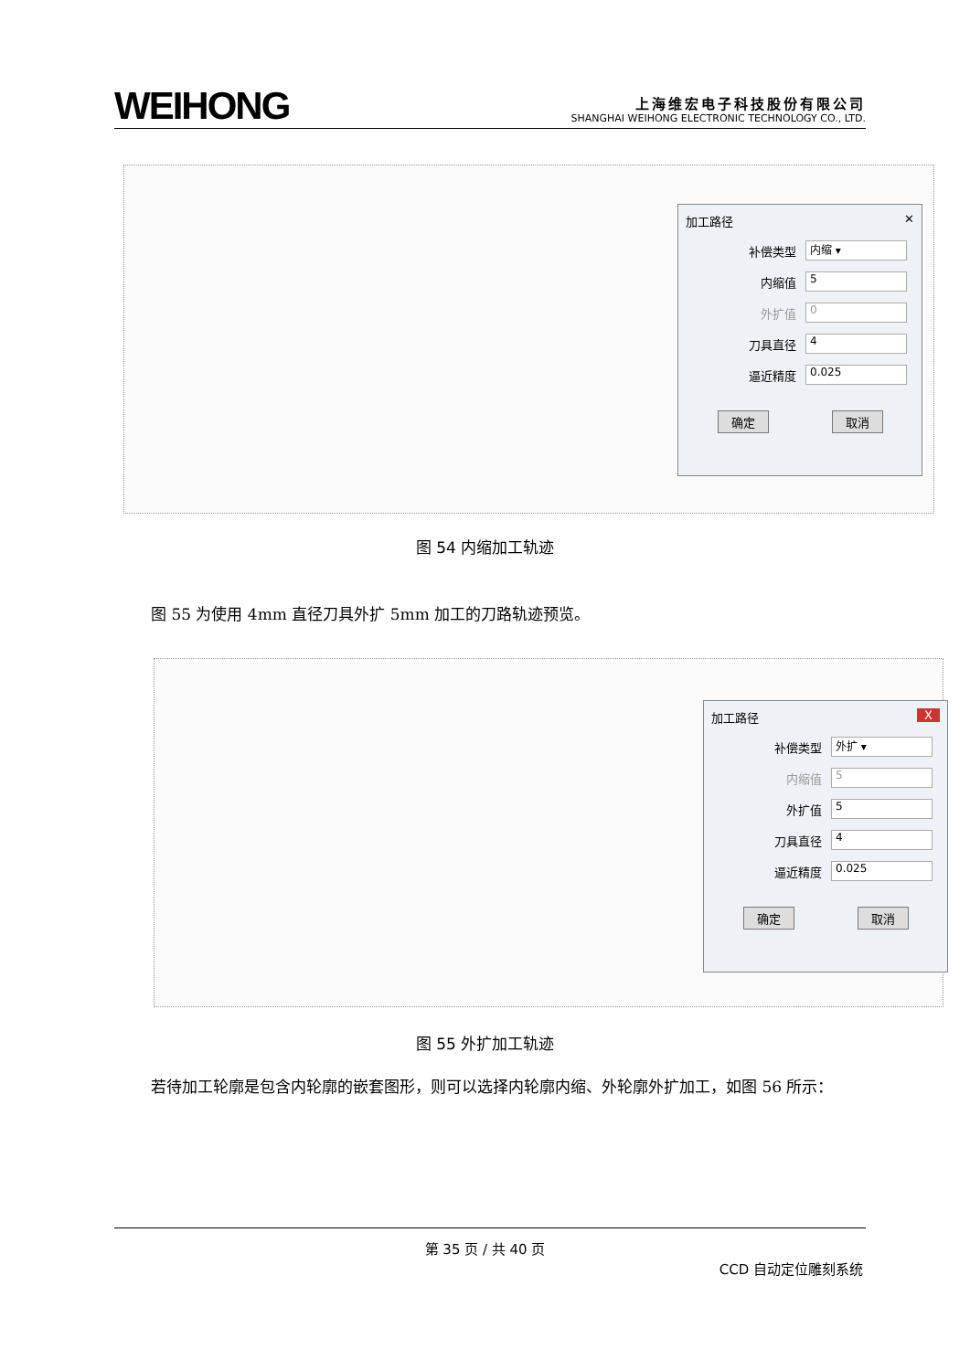WEIHONG
上海维宏电子科技股份有限公司
SHANGHAI WEIHONG ELECTRONIC TECHNOLOGY CO., LTD.
加工路径 ✕
补偿类型
内缩 ▾
内缩值
5
外扩值
0
刀具直径
4
逼近精度
0.025
确定 取消
图 54 内缩加工轨迹
图 55 为使用 4mm 直径刀具外扩 5mm 加工的刀路轨迹预览。
加工路径 X
补偿类型
外扩 ▾
内缩值
5
外扩值
5
刀具直径
4
逼近精度
0.025
确定 取消
图 55 外扩加工轨迹
若待加工轮廓是包含内轮廓的嵌套图形，则可以选择内轮廓内缩、外轮廓外扩加工，如图 56 所示：
第 35 页 / 共 40 页
CCD 自动定位雕刻系统